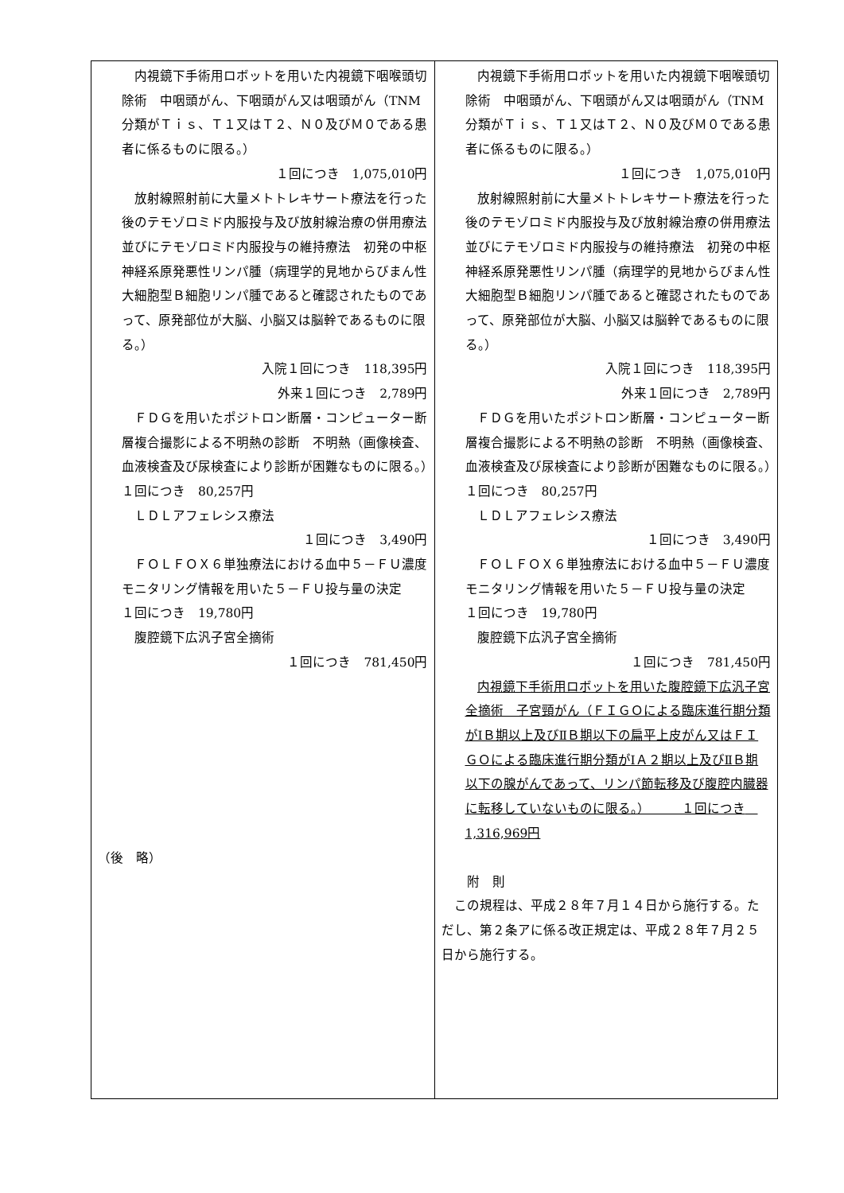| 内視鏡下手術用ロボットを用いた内視鏡下咽喉頭切除術 中咽頭がん、下咽頭がん又は咽頭がん（TNM分類がＴｉｓ、Ｔ１又はＴ２、Ｎ０及びＭ０である患者に係るものに限る。） １回につき 1,075,010円 放射線照射前に大量メトトレキサート療法を行った後のテモゾロミド内服投与及び放射線治療の併用療法並びにテモゾロミド内服投与の維持療法 初発の中枢神経系原発悪性リンパ腫（病理学的見地からびまん性大細胞型Ｂ細胞リンパ腫であると確認されたものであって、原発部位が大脳、小脳又は脳幹であるものに限る。） 入院１回につき 118,395円 外来１回につき 2,789円 ＦＤＧを用いたポジトロン断層・コンピューター断層複合撮影による不明熱の診断 不明熱（画像検査、血液検査及び尿検査により診断が困難なものに限る。） １回につき 80,257円 ＬＤＬアフェレシス療法 １回につき 3,490円 ＦＯＬＦＯＸ６単独療法における血中５－ＦＵ濃度モニタリング情報を用いた５－ＦＵ投与量の決定 １回につき 19,780円 腹腔鏡下広汎子宮全摘術 １回につき 781,450円 （後 略） | 内視鏡下手術用ロボットを用いた内視鏡下咽喉頭切除術 中咽頭がん、下咽頭がん又は咽頭がん（TNM分類がＴｉｓ、Ｔ１又はＴ２、Ｎ０及びＭ０である患者に係るものに限る。） １回につき 1,075,010円 放射線照射前に大量メトトレキサート療法を行った後のテモゾロミド内服投与及び放射線治療の併用療法並びにテモゾロミド内服投与の維持療法 初発の中枢神経系原発悪性リンパ腫（病理学的見地からびまん性大細胞型Ｂ細胞リンパ腫であると確認されたものであって、原発部位が大脳、小脳又は脳幹であるものに限る。） 入院１回につき 118,395円 外来１回につき 2,789円 ＦＤＧを用いたポジトロン断層・コンピューター断層複合撮影による不明熱の診断 不明熱（画像検査、血液検査及び尿検査により診断が困難なものに限る。） １回につき 80,257円 ＬＤＬアフェレシス療法 １回につき 3,490円 ＦＯＬＦＯＸ６単独療法における血中５－ＦＵ濃度モニタリング情報を用いた５－ＦＵ投与量の決定 １回につき 19,780円 腹腔鏡下広汎子宮全摘術 １回につき 781,450円 内視鏡下手術用ロボットを用いた腹腔鏡下広汎子宮全摘術 子宮頸がん（ＦＩＧＯによる臨床進行期分類がⅠＢ期以上及びⅡＢ期以下の扁平上皮がん又はＦＩＧＯによる臨床進行期分類がⅠＡ２期以上及びⅡＢ期以下の腺がんであって、リンパ節転移及び腹腔内臓器に転移していないものに限る。） １回につき 1,316,969円 附 則 この規程は、平成２８年７月１４日から施行する。ただし、第２条アに係る改正規定は、平成２８年７月２５日から施行する。 |